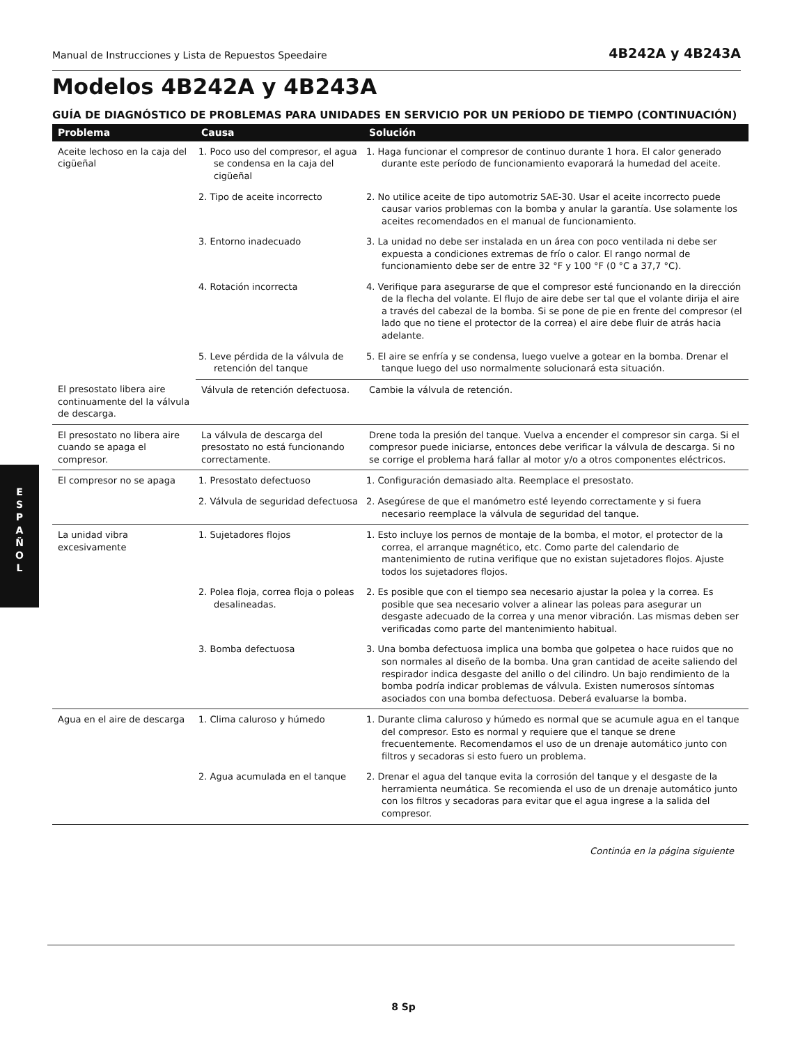Manual de Instrucciones y Lista de Repuestos Speedaire 4B242A y 4B243A
Modelos 4B242A y 4B243A
GUÍA DE DIAGNÓSTICO DE PROBLEMAS PARA UNIDADES EN SERVICIO POR UN PERÍODO DE TIEMPO (CONTINUACIÓN)
| Problema | Causa | Solución |
| --- | --- | --- |
| Aceite lechoso en la caja del cigüeñal | 1. Poco uso del compresor, el agua se condensa en la caja del cigüeñal | 1. Haga funcionar el compresor de continuo durante 1 hora. El calor generado durante este período de funcionamiento evaporará la humedad del aceite. |
| | 2. Tipo de aceite incorrecto | 2. No utilice aceite de tipo automotriz SAE-30. Usar el aceite incorrecto puede causar varios problemas con la bomba y anular la garantía. Use solamente los aceites recomendados en el manual de funcionamiento. |
| | 3. Entorno inadecuado | 3. La unidad no debe ser instalada en un área con poco ventilada ni debe ser expuesta a condiciones extremas de frío o calor. El rango normal de funcionamiento debe ser de entre 32 °F y 100 °F (0 °C a 37,7 °C). |
| | 4. Rotación incorrecta | 4. Verifique para asegurarse de que el compresor esté funcionando en la dirección de la flecha del volante. El flujo de aire debe ser tal que el volante dirija el aire a través del cabezal de la bomba. Si se pone de pie en frente del compresor (el lado que no tiene el protector de la correa) el aire debe fluir de atrás hacia adelante. |
| | 5. Leve pérdida de la válvula de retención del tanque | 5. El aire se enfría y se condensa, luego vuelve a gotear en la bomba. Drenar el tanque luego del uso normalmente solucionará esta situación. |
| El presostato libera aire continuamente del la válvula de descarga. | Válvula de retención defectuosa. | Cambie la válvula de retención. |
| El presostato no libera aire cuando se apaga el compresor. | La válvula de descarga del presostato no está funcionando correctamente. | Drene toda la presión del tanque. Vuelva a encender el compresor sin carga. Si el compresor puede iniciarse, entonces debe verificar la válvula de descarga. Si no se corrige el problema hará fallar al motor y/o a otros componentes eléctricos. |
| El compresor no se apaga | 1. Presostato defectuoso | 1. Configuración demasiado alta. Reemplace el presostato. |
| | 2. Válvula de seguridad defectuosa | 2. Asegúrese de que el manómetro esté leyendo correctamente y si fuera necesario reemplace la válvula de seguridad del tanque. |
| La unidad vibra excesivamente | 1. Sujetadores flojos | 1. Esto incluye los pernos de montaje de la bomba, el motor, el protector de la correa, el arranque magnético, etc. Como parte del calendario de mantenimiento de rutina verifique que no existan sujetadores flojos. Ajuste todos los sujetadores flojos. |
| | 2. Polea floja, correa floja o poleas desalineadas. | 2. Es posible que con el tiempo sea necesario ajustar la polea y la correa. Es posible que sea necesario volver a alinear las poleas para asegurar un desgaste adecuado de la correa y una menor vibración. Las mismas deben ser verificadas como parte del mantenimiento habitual. |
| | 3. Bomba defectuosa | 3. Una bomba defectuosa implica una bomba que golpetea o hace ruidos que no son normales al diseño de la bomba. Una gran cantidad de aceite saliendo del respirador indica desgaste del anillo o del cilindro. Un bajo rendimiento de la bomba podría indicar problemas de válvula. Existen numerosos síntomas asociados con una bomba defectuosa. Deberá evaluarse la bomba. |
| Agua en el aire de descarga | 1. Clima caluroso y húmedo | 1. Durante clima caluroso y húmedo es normal que se acumule agua en el tanque del compresor. Esto es normal y requiere que el tanque se drene frecuentemente. Recomendamos el uso de un drenaje automático junto con filtros y secadoras si esto fuero un problema. |
| | 2. Agua acumulada en el tanque | 2. Drenar el agua del tanque evita la corrosión del tanque y el desgaste de la herramienta neumática. Se recomienda el uso de un drenaje automático junto con los filtros y secadoras para evitar que el agua ingrese a la salida del compresor. |
Continúa en la página siguiente
E
S
P
A
Ñ
O
L
8 Sp